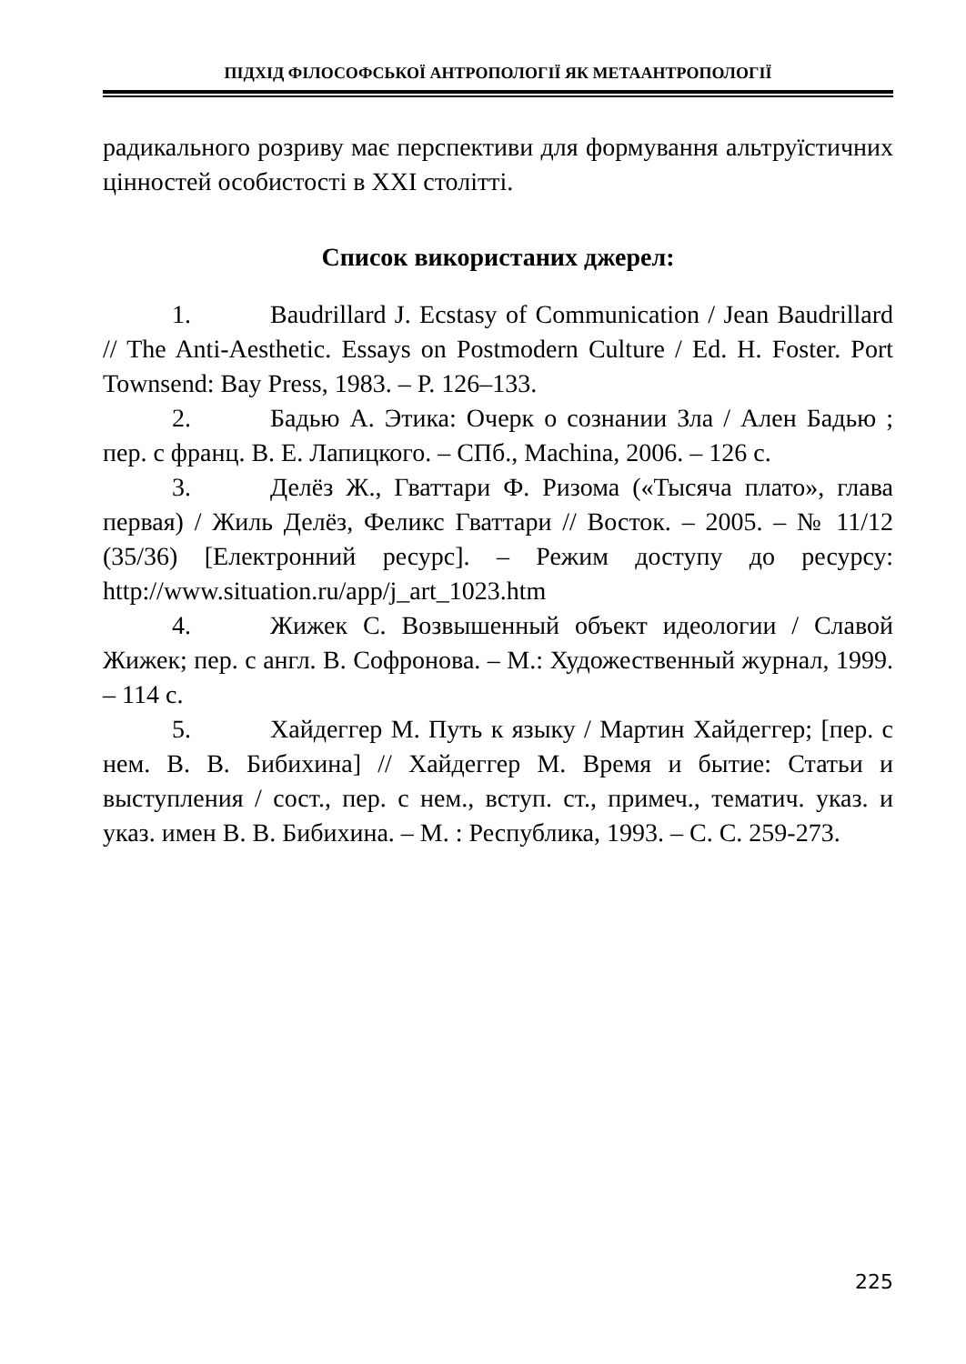ПІДХІД ФІЛОСОФСЬКОЇ АНТРОПОЛОГІЇ ЯК МЕТААНТРОПОЛОГІЇ
радикального розриву має перспективи для формування альтруїстичних цінностей особистості в ХХІ столітті.
Список використаних джерел:
1. Baudrillard J. Ecstasy of Communication / Jean Baudrillard // The Anti-Aesthetic. Essays on Postmodern Culture / Ed. H. Foster. Port Townsend: Bay Press, 1983. – P. 126–133.
2. Бадью А. Этика: Очерк о сознании Зла / Ален Бадью ; пер. с франц. В. Е. Лапицкого. – СПб., Machina, 2006. – 126 с.
3. Делёз Ж., Гваттари Ф. Ризома («Тысяча плато», глава первая) / Жиль Делёз, Феликс Гваттари // Восток. – 2005. – № 11/12 (35/36) [Електронний ресурс]. – Режим доступу до ресурсу: http://www.situation.ru/app/j_art_1023.htm
4. Жижек С. Возвышенный объект идеологии / Славой Жижек; пер. с англ. В. Софронова. – М.: Художественный журнал, 1999. – 114 с.
5. Хайдеггер М. Путь к языку / Мартин Хайдеггер; [пер. с нем. В. В. Бибихина] // Хайдеггер М. Время и бытие: Статьи и выступления / сост., пер. с нем., вступ. ст., примеч., тематич. указ. и указ. имен В. В. Бибихина. – М. : Республика, 1993. – С. С. 259-273.
225